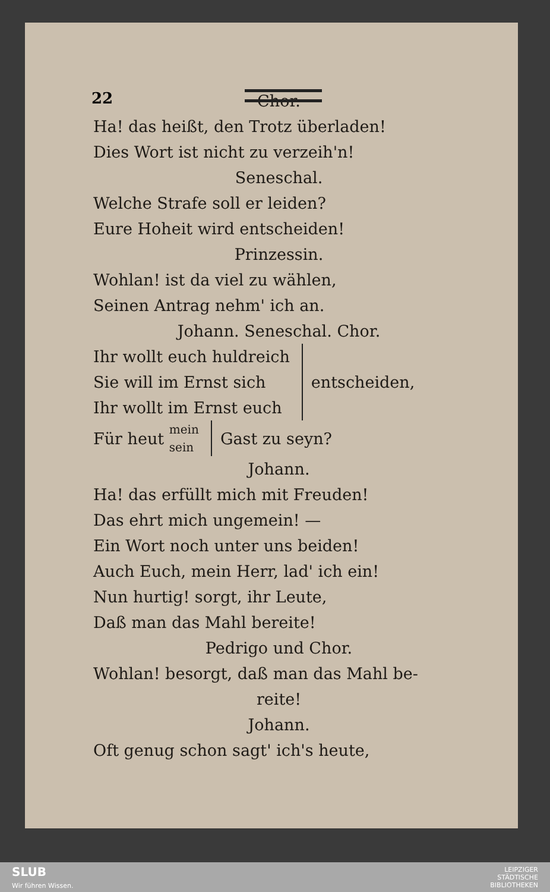22
Chor.
Ha! das heißt, den Trotz überladen!
Dies Wort ist nicht zu verzeih'n!
Seneschal.
Welche Strafe soll er leiden?
Eure Hoheit wird entscheiden!
Prinzessin.
Wohlan! ist da viel zu wählen,
Seinen Antrag nehm' ich an.
Johann. Seneschal. Chor.
Ihr wollt euch huldreich
Sie will im Ernst sich
Ihr wollt im Ernst euch
entscheiden,
Für heut
mein
sein
Gast zu seyn?
Johann.
Ha! das erfüllt mich mit Freuden!
Das ehrt mich ungemein! —
Ein Wort noch unter uns beiden!
Auch Euch, mein Herr, lad' ich ein!
Nun hurtig! sorgt, ihr Leute,
Daß man das Mahl bereite!
Pedrigo und Chor.
Wohlan! besorgt, daß man das Mahl be-
reite!
Johann.
Oft genug schon sagt' ich's heute,
SLUB
Wir führen Wissen.
LEIPZIGER
STÄDTISCHE
BIBLIOTHEKEN